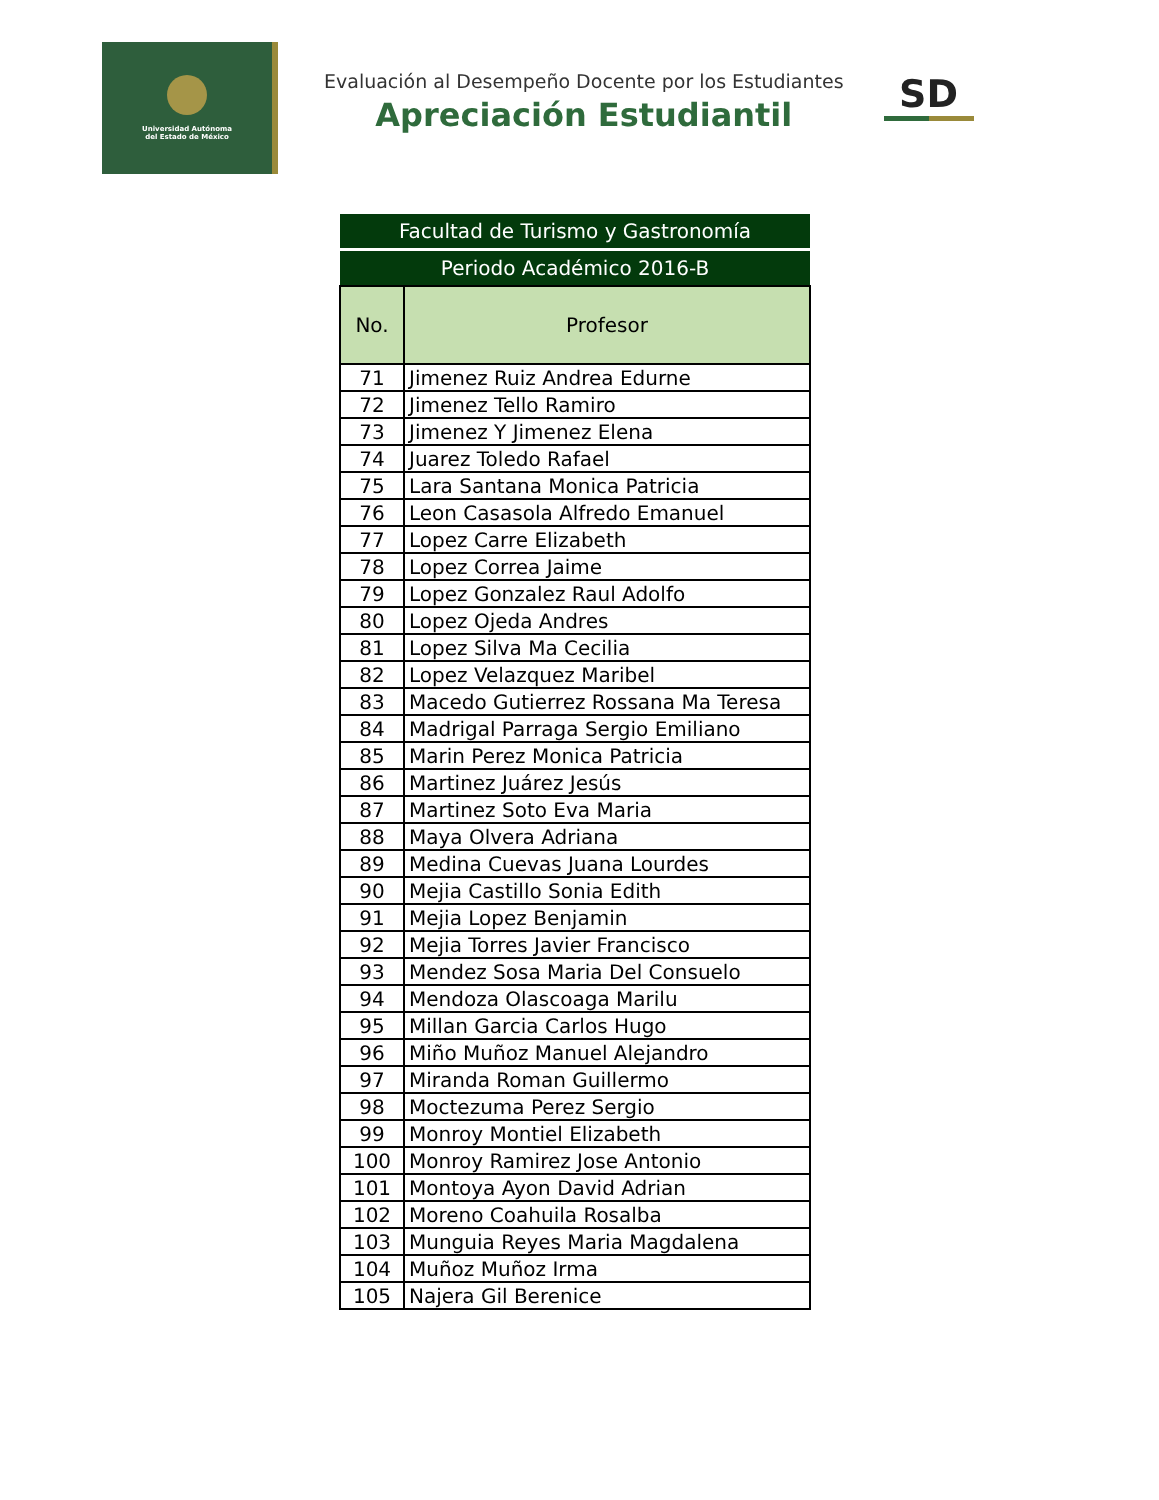Universidad Autónoma
del Estado de México
Evaluación al Desempeño Docente por los Estudiantes
Apreciación Estudiantil
SD
| Facultad de Turismo y Gastronomía | |
| Periodo Académico 2016-B | |
| No. | Profesor |
| 71 | Jimenez Ruiz Andrea Edurne |
| 72 | Jimenez Tello Ramiro |
| 73 | Jimenez Y Jimenez Elena |
| 74 | Juarez Toledo Rafael |
| 75 | Lara Santana Monica Patricia |
| 76 | Leon Casasola Alfredo Emanuel |
| 77 | Lopez Carre Elizabeth |
| 78 | Lopez Correa Jaime |
| 79 | Lopez Gonzalez Raul Adolfo |
| 80 | Lopez Ojeda Andres |
| 81 | Lopez Silva Ma Cecilia |
| 82 | Lopez Velazquez Maribel |
| 83 | Macedo Gutierrez Rossana Ma Teresa |
| 84 | Madrigal Parraga Sergio Emiliano |
| 85 | Marin Perez Monica Patricia |
| 86 | Martinez Juárez Jesús |
| 87 | Martinez Soto Eva Maria |
| 88 | Maya Olvera Adriana |
| 89 | Medina Cuevas Juana Lourdes |
| 90 | Mejia Castillo Sonia Edith |
| 91 | Mejia Lopez Benjamin |
| 92 | Mejia Torres Javier Francisco |
| 93 | Mendez Sosa Maria Del Consuelo |
| 94 | Mendoza Olascoaga Marilu |
| 95 | Millan Garcia Carlos Hugo |
| 96 | Miño Muñoz Manuel Alejandro |
| 97 | Miranda Roman Guillermo |
| 98 | Moctezuma Perez Sergio |
| 99 | Monroy Montiel Elizabeth |
| 100 | Monroy Ramirez Jose Antonio |
| 101 | Montoya Ayon David Adrian |
| 102 | Moreno Coahuila Rosalba |
| 103 | Munguia Reyes Maria Magdalena |
| 104 | Muñoz Muñoz Irma |
| 105 | Najera Gil Berenice |